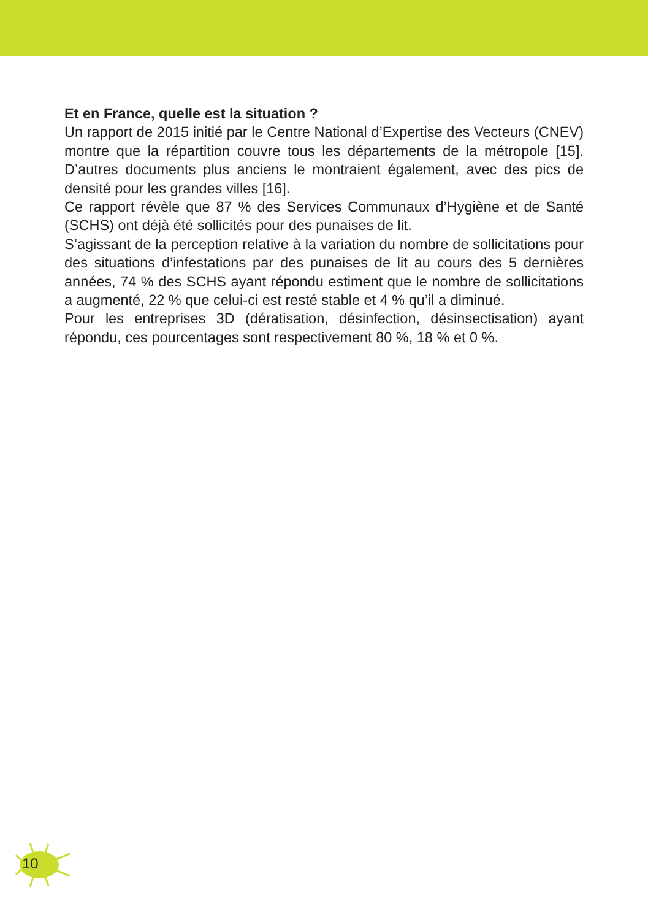Et en France, quelle est la situation ?
Un rapport de 2015 initié par le Centre National d’Expertise des Vecteurs (CNEV) montre que la répartition couvre tous les départements de la métropole [15]. D’autres documents plus anciens le montraient également, avec des pics de densité pour les grandes villes [16].
Ce rapport révèle que 87 % des Services Communaux d’Hygiène et de Santé (SCHS) ont déjà été sollicités pour des punaises de lit.
S’agissant de la perception relative à la variation du nombre de sollicitations pour des situations d’infestations par des punaises de lit au cours des 5 dernières années, 74 % des SCHS ayant répondu estiment que le nombre de sollicitations a augmenté, 22 % que celui-ci est resté stable et 4 % qu’il a diminué.
Pour les entreprises 3D (dératisation, désinfection, désinsectisation) ayant répondu, ces pourcentages sont respectivement 80 %, 18 % et 0 %.
10